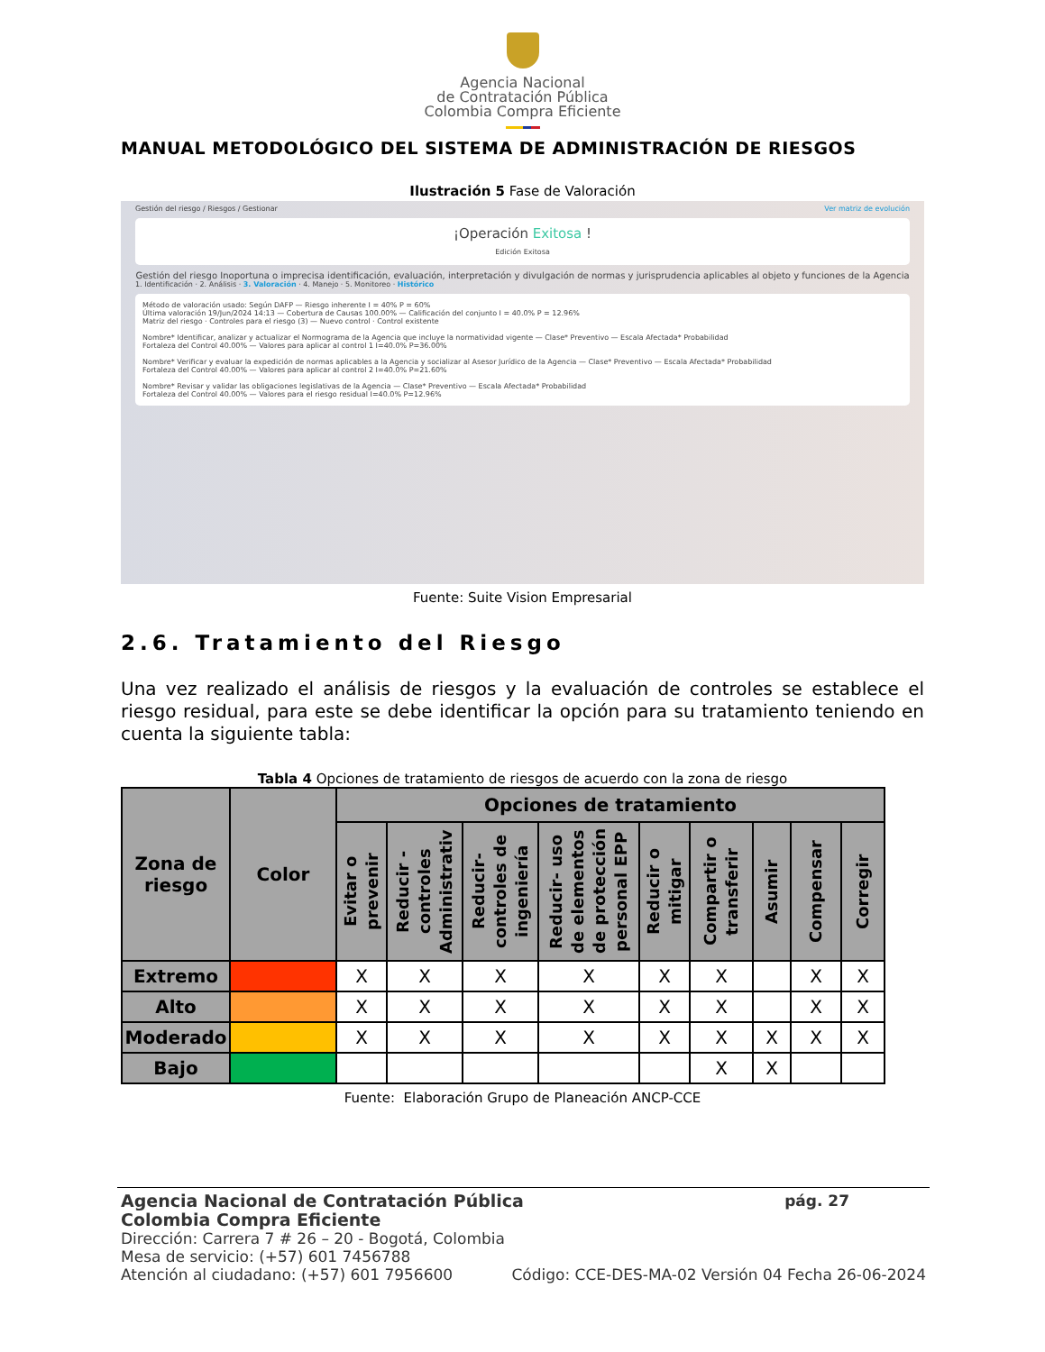Agencia Nacional
de Contratación Pública
Colombia Compra Eficiente
MANUAL METODOLÓGICO DEL SISTEMA DE ADMINISTRACIÓN DE RIESGOS
Ilustración 5 Fase de Valoración
Gestión del riesgo / Riesgos / Gestionar Ver matriz de evolución
¡Operación Exitosa !
Edición Exitosa
Gestión del riesgo Inoportuna o imprecisa identificación, evaluación, interpretación y divulgación de normas y jurisprudencia aplicables al objeto y funciones de la Agencia
1. Identificación · 2. Análisis · 3. Valoración · 4. Manejo · 5. Monitoreo · Histórico
Método de valoración usado: Según DAFP — Riesgo inherente I = 40% P = 60%
Última valoración 19/Jun/2024 14:13 — Cobertura de Causas 100.00% — Calificación del conjunto I = 40.0% P = 12.96%
Matriz del riesgo · Controles para el riesgo (3) — Nuevo control · Control existente
Nombre* Identificar, analizar y actualizar el Normograma de la Agencia que incluye la normatividad vigente — Clase* Preventivo — Escala Afectada* Probabilidad
Fortaleza del Control 40.00% — Valores para aplicar al control 1 I=40.0% P=36.00%
Nombre* Verificar y evaluar la expedición de normas aplicables a la Agencia y socializar al Asesor Jurídico de la Agencia — Clase* Preventivo — Escala Afectada* Probabilidad
Fortaleza del Control 40.00% — Valores para aplicar al control 2 I=40.0% P=21.60%
Nombre* Revisar y validar las obligaciones legislativas de la Agencia — Clase* Preventivo — Escala Afectada* Probabilidad
Fortaleza del Control 40.00% — Valores para el riesgo residual I=40.0% P=12.96%
Fuente: Suite Vision Empresarial
2.6. Tratamiento del Riesgo
Una vez realizado el análisis de riesgos y la evaluación de controles se establece el riesgo residual, para este se debe identificar la opción para su tratamiento teniendo en cuenta la siguiente tabla:
Tabla 4 Opciones de tratamiento de riesgos de acuerdo con la zona de riesgo
| Zona de riesgo | Color | Opciones de tratamiento | | | | | | | | |
| --- | --- | --- | --- | --- | --- | --- | --- | --- | --- | --- |
| | | Evitar o prevenir | Reducir - controles Administrativ | Reducir- controles de ingeniería | Reducir- uso de elementos de protección personal EPP | Reducir o mitigar | Compartir o transferir | Asumir | Compensar | Corregir |
| Extremo | | X | X | X | X | X | X | | X | X |
| Alto | | X | X | X | X | X | X | | X | X |
| Moderado | | X | X | X | X | X | X | X | X | X |
| Bajo | | | | | | | X | X | | |
Fuente: Elaboración Grupo de Planeación ANCP-CCE
Agencia Nacional de Contratación Pública pág. 27
Colombia Compra Eficiente
Dirección: Carrera 7 # 26 – 20 - Bogotá, Colombia
Mesa de servicio: (+57) 601 7456788
Atención al ciudadano: (+57) 601 7956600 Código: CCE-DES-MA-02 Versión 04 Fecha 26-06-2024